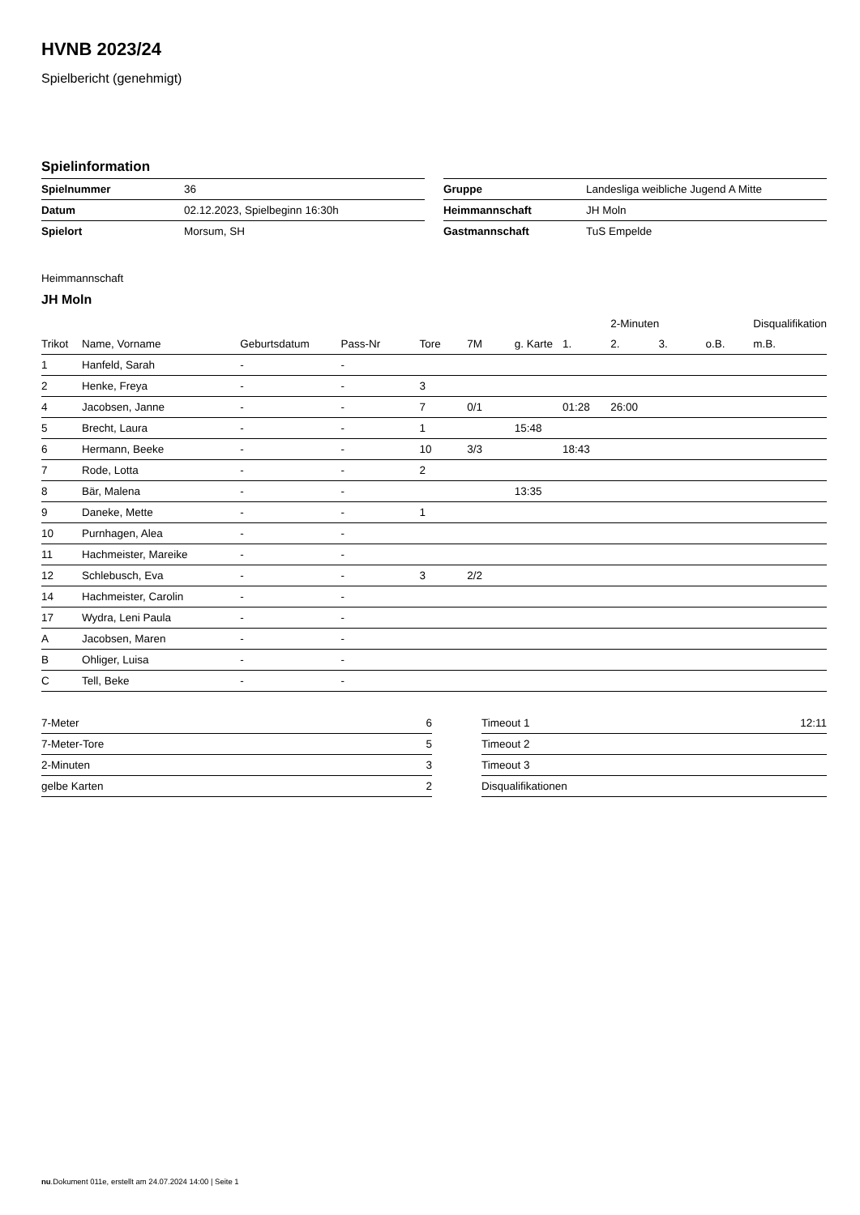HVNB 2023/24
Spielbericht (genehmigt)
Spielinformation
| Spielnummer | 36 |
| Datum | 02.12.2023, Spielbeginn 16:30h |
| Spielort | Morsum, SH |
| Gruppe | Landesliga weibliche Jugend A Mitte |
| Heimmannschaft | JH Moln |
| Gastmannschaft | TuS Empelde |
Heimmannschaft
JH Moln
| | | | | | | | | 2-Minuten | | | Disqualifikation |
| --- | --- | --- | --- | --- | --- | --- | --- | --- | --- | --- | --- |
| Trikot | Name, Vorname | Geburtsdatum | Pass-Nr | Tore | 7M | g. Karte | 1. | 2. | 3. | o.B. | m.B. |
| 1 | Hanfeld, Sarah | - | - | | | | | | | | |
| 2 | Henke, Freya | - | - | 3 | | | | | | | |
| 4 | Jacobsen, Janne | - | - | 7 | 0/1 | | 01:28 | 26:00 | | | |
| 5 | Brecht, Laura | - | - | 1 | | 15:48 | | | | | |
| 6 | Hermann, Beeke | - | - | 10 | 3/3 | | 18:43 | | | | |
| 7 | Rode, Lotta | - | - | 2 | | | | | | | |
| 8 | Bär, Malena | - | - | | | 13:35 | | | | | |
| 9 | Daneke, Mette | - | - | 1 | | | | | | | |
| 10 | Purnhagen, Alea | - | - | | | | | | | | |
| 11 | Hachmeister, Mareike | - | - | | | | | | | | |
| 12 | Schlebusch, Eva | - | - | 3 | 2/2 | | | | | | |
| 14 | Hachmeister, Carolin | - | - | | | | | | | | |
| 17 | Wydra, Leni Paula | - | - | | | | | | | | |
| A | Jacobsen, Maren | - | - | | | | | | | | |
| B | Ohliger, Luisa | - | - | | | | | | | | |
| C | Tell, Beke | - | - | | | | | | | | |
| 7-Meter | 6 |
| 7-Meter-Tore | 5 |
| 2-Minuten | 3 |
| gelbe Karten | 2 |
| Timeout 1 | 12:11 |
| Timeout 2 | |
| Timeout 3 | |
| Disqualifikationen | |
nu.Dokument 011e, erstellt am 24.07.2024 14:00 | Seite 1